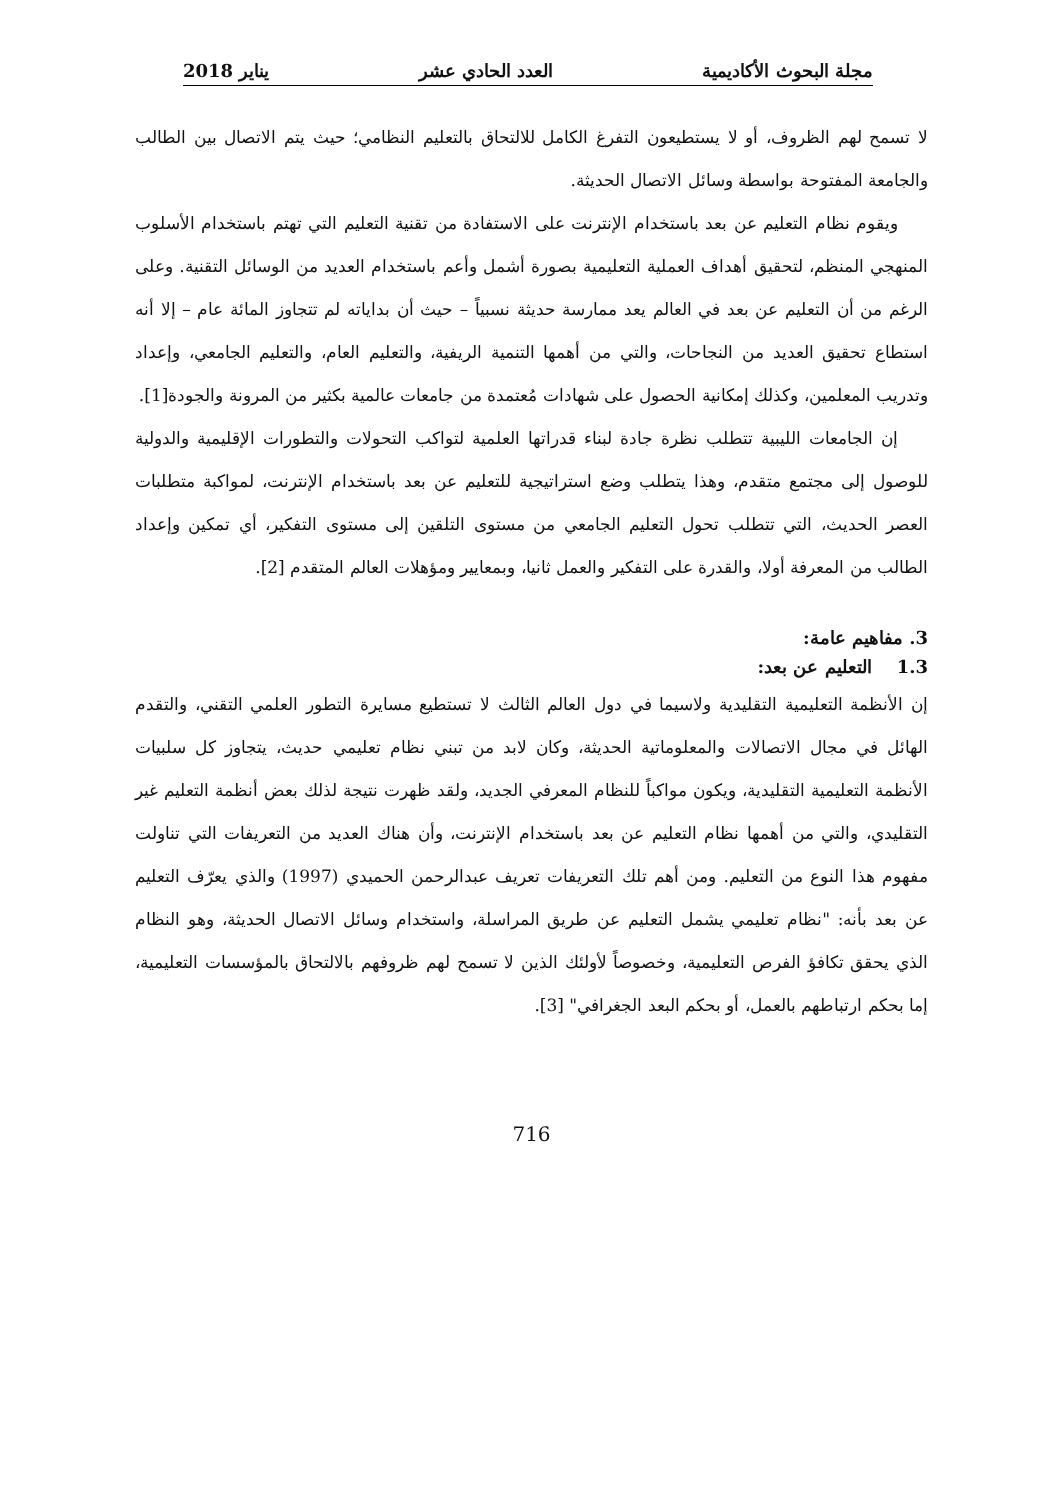مجلة البحوث الأكاديمية العدد الحادي عشر يناير 2018
لا تسمح لهم الظروف، أو لا يستطيعون التفرغ الكامل للالتحاق بالتعليم النظامي؛ حيث يتم الاتصال بين الطالب والجامعة المفتوحة بواسطة وسائل الاتصال الحديثة.
ويقوم نظام التعليم عن بعد باستخدام الإنترنت على الاستفادة من تقنية التعليم التي تهتم باستخدام الأسلوب المنهجي المنظم، لتحقيق أهداف العملية التعليمية بصورة أشمل وأعم باستخدام العديد من الوسائل التقنية. وعلى الرغم من أن التعليم عن بعد في العالم يعد ممارسة حديثة نسبياً – حيث أن بداياته لم تتجاوز المائة عام – إلا أنه استطاع تحقيق العديد من النجاحات، والتي من أهمها التنمية الريفية، والتعليم العام، والتعليم الجامعي، وإعداد وتدريب المعلمين، وكذلك إمكانية الحصول على شهادات مُعتمدة من جامعات عالمية بكثير من المرونة والجودة[1].
إن الجامعات الليبية تتطلب نظرة جادة لبناء قدراتها العلمية لتواكب التحولات والتطورات الإقليمية والدولية للوصول إلى مجتمع متقدم، وهذا يتطلب وضع استراتيجية للتعليم عن بعد باستخدام الإنترنت، لمواكبة متطلبات العصر الحديث، التي تتطلب تحول التعليم الجامعي من مستوى التلقين إلى مستوى التفكير، أي تمكين وإعداد الطالب من المعرفة أولا، والقدرة على التفكير والعمل ثانيا، وبمعايير ومؤهلات العالم المتقدم [2].
3. مفاهيم عامة:
1.3 التعليم عن بعد:
إن الأنظمة التعليمية التقليدية ولاسيما في دول العالم الثالث لا تستطيع مسايرة التطور العلمي التقني، والتقدم الهائل في مجال الاتصالات والمعلوماتية الحديثة، وكان لابد من تبني نظام تعليمي حديث، يتجاوز كل سلبيات الأنظمة التعليمية التقليدية، ويكون مواكباً للنظام المعرفي الجديد، ولقد ظهرت نتيجة لذلك بعض أنظمة التعليم غير التقليدي، والتي من أهمها نظام التعليم عن بعد باستخدام الإنترنت، وأن هناك العديد من التعريفات التي تناولت مفهوم هذا النوع من التعليم. ومن أهم تلك التعريفات تعريف عبدالرحمن الحميدي (1997) والذي يعرّف التعليم عن بعد بأنه: "نظام تعليمي يشمل التعليم عن طريق المراسلة، واستخدام وسائل الاتصال الحديثة، وهو النظام الذي يحقق تكافؤ الفرص التعليمية، وخصوصاً لأولئك الذين لا تسمح لهم ظروفهم بالالتحاق بالمؤسسات التعليمية، إما بحكم ارتباطهم بالعمل، أو بحكم البعد الجغرافي" [3].
716